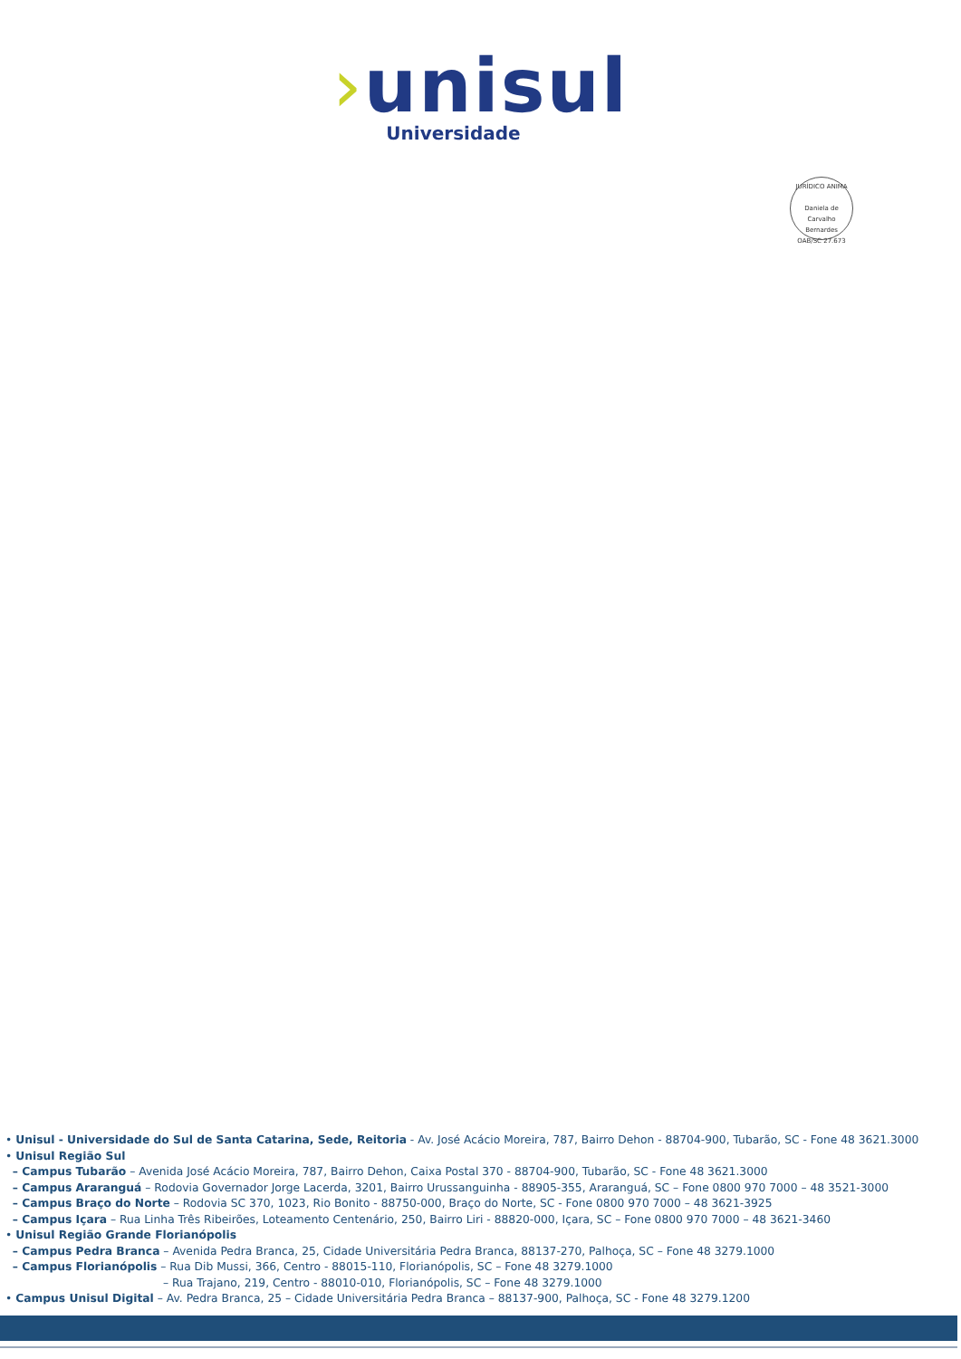›unisul
Universidade
JURÍDICO ANIMA
Daniela de Carvalho Bernardes
OAB/SC 27.673
• Unisul - Universidade do Sul de Santa Catarina, Sede, Reitoria - Av. José Acácio Moreira, 787, Bairro Dehon - 88704-900, Tubarão, SC - Fone 48 3621.3000
• Unisul Região Sul
– Campus Tubarão – Avenida José Acácio Moreira, 787, Bairro Dehon, Caixa Postal 370 - 88704-900, Tubarão, SC - Fone 48 3621.3000
– Campus Araranguá – Rodovia Governador Jorge Lacerda, 3201, Bairro Urussanguinha - 88905-355, Araranguá, SC – Fone 0800 970 7000 – 48 3521-3000
– Campus Braço do Norte – Rodovia SC 370, 1023, Rio Bonito - 88750-000, Braço do Norte, SC - Fone 0800 970 7000 – 48 3621-3925
– Campus Içara – Rua Linha Três Ribeirões, Loteamento Centenário, 250, Bairro Liri - 88820-000, Içara, SC – Fone 0800 970 7000 – 48 3621-3460
• Unisul Região Grande Florianópolis
– Campus Pedra Branca – Avenida Pedra Branca, 25, Cidade Universitária Pedra Branca, 88137-270, Palhoça, SC – Fone 48 3279.1000
– Campus Florianópolis – Rua Dib Mussi, 366, Centro - 88015-110, Florianópolis, SC – Fone 48 3279.1000
– Rua Trajano, 219, Centro - 88010-010, Florianópolis, SC – Fone 48 3279.1000
• Campus Unisul Digital – Av. Pedra Branca, 25 – Cidade Universitária Pedra Branca – 88137-900, Palhoça, SC - Fone 48 3279.1200